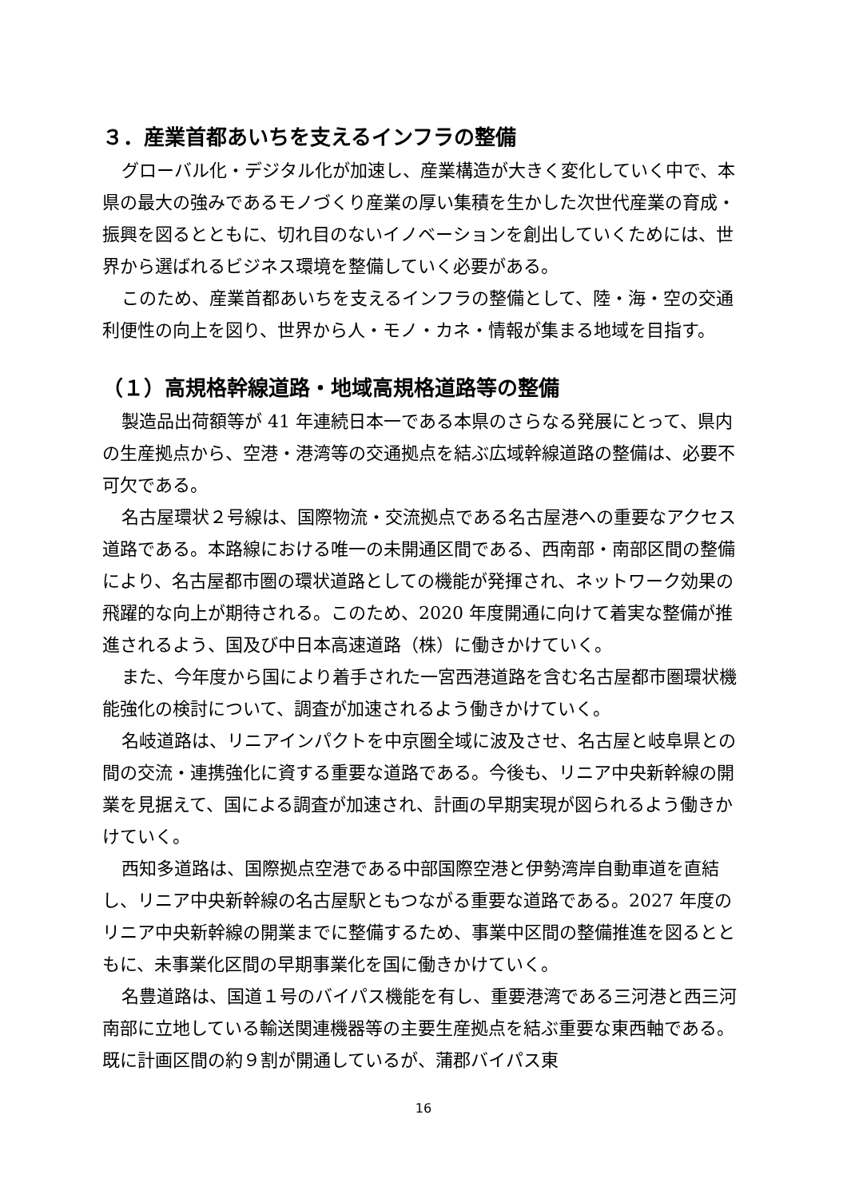３．産業首都あいちを支えるインフラの整備
グローバル化・デジタル化が加速し、産業構造が大きく変化していく中で、本県の最大の強みであるモノづくり産業の厚い集積を生かした次世代産業の育成・振興を図るとともに、切れ目のないイノベーションを創出していくためには、世界から選ばれるビジネス環境を整備していく必要がある。
このため、産業首都あいちを支えるインフラの整備として、陸・海・空の交通利便性の向上を図り、世界から人・モノ・カネ・情報が集まる地域を目指す。
（１）高規格幹線道路・地域高規格道路等の整備
製造品出荷額等が 41 年連続日本一である本県のさらなる発展にとって、県内の生産拠点から、空港・港湾等の交通拠点を結ぶ広域幹線道路の整備は、必要不可欠である。
名古屋環状２号線は、国際物流・交流拠点である名古屋港への重要なアクセス道路である。本路線における唯一の未開通区間である、西南部・南部区間の整備により、名古屋都市圏の環状道路としての機能が発揮され、ネットワーク効果の飛躍的な向上が期待される。このため、2020 年度開通に向けて着実な整備が推進されるよう、国及び中日本高速道路（株）に働きかけていく。
また、今年度から国により着手された一宮西港道路を含む名古屋都市圏環状機能強化の検討について、調査が加速されるよう働きかけていく。
名岐道路は、リニアインパクトを中京圏全域に波及させ、名古屋と岐阜県との間の交流・連携強化に資する重要な道路である。今後も、リニア中央新幹線の開業を見据えて、国による調査が加速され、計画の早期実現が図られるよう働きかけていく。
西知多道路は、国際拠点空港である中部国際空港と伊勢湾岸自動車道を直結し、リニア中央新幹線の名古屋駅ともつながる重要な道路である。2027 年度のリニア中央新幹線の開業までに整備するため、事業中区間の整備推進を図るとともに、未事業化区間の早期事業化を国に働きかけていく。
名豊道路は、国道１号のバイパス機能を有し、重要港湾である三河港と西三河南部に立地している輸送関連機器等の主要生産拠点を結ぶ重要な東西軸である。既に計画区間の約９割が開通しているが、蒲郡バイパス東
16